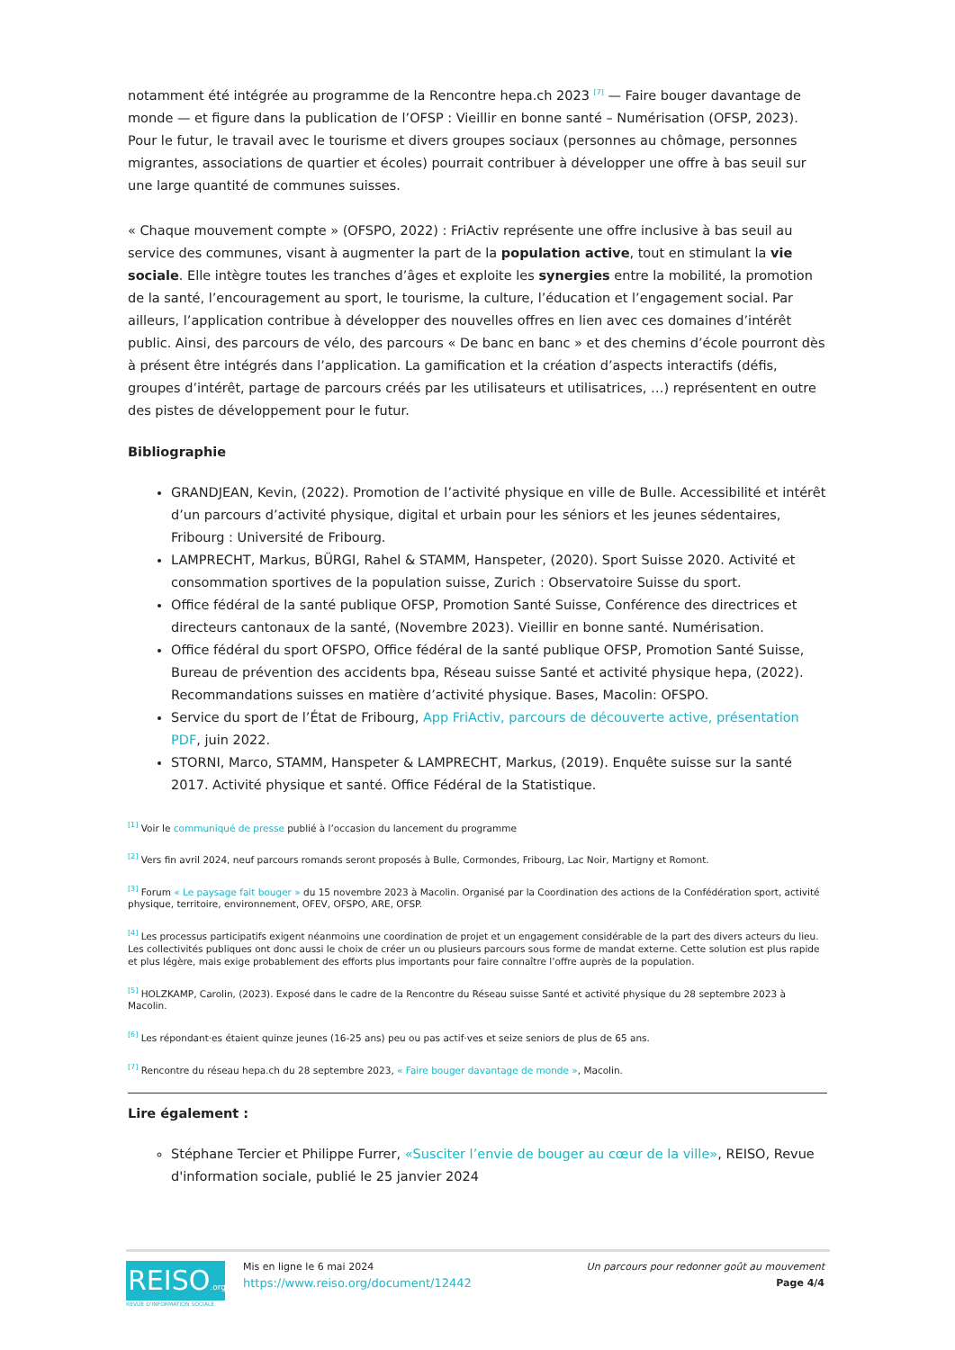notamment été intégrée au programme de la Rencontre hepa.ch 2023 <sup>[7]</sup> — Faire bouger davantage de monde — et figure dans la publication de l’OFSP : Vieillir en bonne santé – Numérisation (OFSP, 2023). Pour le futur, le travail avec le tourisme et divers groupes sociaux (personnes au chômage, personnes migrantes, associations de quartier et écoles) pourrait contribuer à développer une offre à bas seuil sur une large quantité de communes suisses.
« Chaque mouvement compte » (OFSPO, 2022) : FriActiv représente une offre inclusive à bas seuil au service des communes, visant à augmenter la part de la population active, tout en stimulant la vie sociale. Elle intègre toutes les tranches d’âges et exploite les synergies entre la mobilité, la promotion de la santé, l’encouragement au sport, le tourisme, la culture, l’éducation et l’engagement social. Par ailleurs, l’application contribue à développer des nouvelles offres en lien avec ces domaines d’intérêt public. Ainsi, des parcours de vélo, des parcours « De banc en banc » et des chemins d’école pourront dès à présent être intégrés dans l’application. La gamification et la création d’aspects interactifs (défis, groupes d’intérêt, partage de parcours créés par les utilisateurs et utilisatrices, …) représentent en outre des pistes de développement pour le futur.
Bibliographie
GRANDJEAN, Kevin, (2022). Promotion de l’activité physique en ville de Bulle. Accessibilité et intérêt d’un parcours d’activité physique, digital et urbain pour les séniors et les jeunes sédentaires, Fribourg : Université de Fribourg.
LAMPRECHT, Markus, BÜRGI, Rahel & STAMM, Hanspeter, (2020). Sport Suisse 2020. Activité et consommation sportives de la population suisse, Zurich : Observatoire Suisse du sport.
Office fédéral de la santé publique OFSP, Promotion Santé Suisse, Conférence des directrices et directeurs cantonaux de la santé, (Novembre 2023). Vieillir en bonne santé. Numérisation.
Office fédéral du sport OFSPO, Office fédéral de la santé publique OFSP, Promotion Santé Suisse, Bureau de prévention des accidents bpa, Réseau suisse Santé et activité physique hepa, (2022). Recommandations suisses en matière d’activité physique. Bases, Macolin: OFSPO.
Service du sport de l’État de Fribourg, App FriActiv, parcours de découverte active, présentation PDF, juin 2022.
STORNI, Marco, STAMM, Hanspeter & LAMPRECHT, Markus, (2019). Enquête suisse sur la santé 2017. Activité physique et santé. Office Fédéral de la Statistique.
<sup>[1]</sup> Voir le communiqué de presse publié à l’occasion du lancement du programme
<sup>[2]</sup> Vers fin avril 2024, neuf parcours romands seront proposés à Bulle, Cormondes, Fribourg, Lac Noir, Martigny et Romont.
<sup>[3]</sup> Forum « Le paysage fait bouger » du 15 novembre 2023 à Macolin. Organisé par la Coordination des actions de la Confédération sport, activité physique, territoire, environnement, OFEV, OFSPO, ARE, OFSP.
<sup>[4]</sup> Les processus participatifs exigent néanmoins une coordination de projet et un engagement considérable de la part des divers acteurs du lieu. Les collectivités publiques ont donc aussi le choix de créer un ou plusieurs parcours sous forme de mandat externe. Cette solution est plus rapide et plus légère, mais exige probablement des efforts plus importants pour faire connaître l’offre auprès de la population.
<sup>[5]</sup> HOLZKAMP, Carolin, (2023). Exposé dans le cadre de la Rencontre du Réseau suisse Santé et activité physique du 28 septembre 2023 à Macolin.
<sup>[6]</sup> Les répondant·es étaient quinze jeunes (16-25 ans) peu ou pas actif·ves et seize seniors de plus de 65 ans.
<sup>[7]</sup> Rencontre du réseau hepa.ch du 28 septembre 2023, « Faire bouger davantage de monde », Macolin.
Lire également :
Stéphane Tercier et Philippe Furrer, «Susciter l’envie de bouger au cœur de la ville», REISO, Revue d'information sociale, publié le 25 janvier 2024
REISO.org
REVUE D'INFORMATION SOCIALE
Mis en ligne le 6 mai 2024
https://www.reiso.org/document/12442
Un parcours pour redonner goût au mouvement
Page 4/4